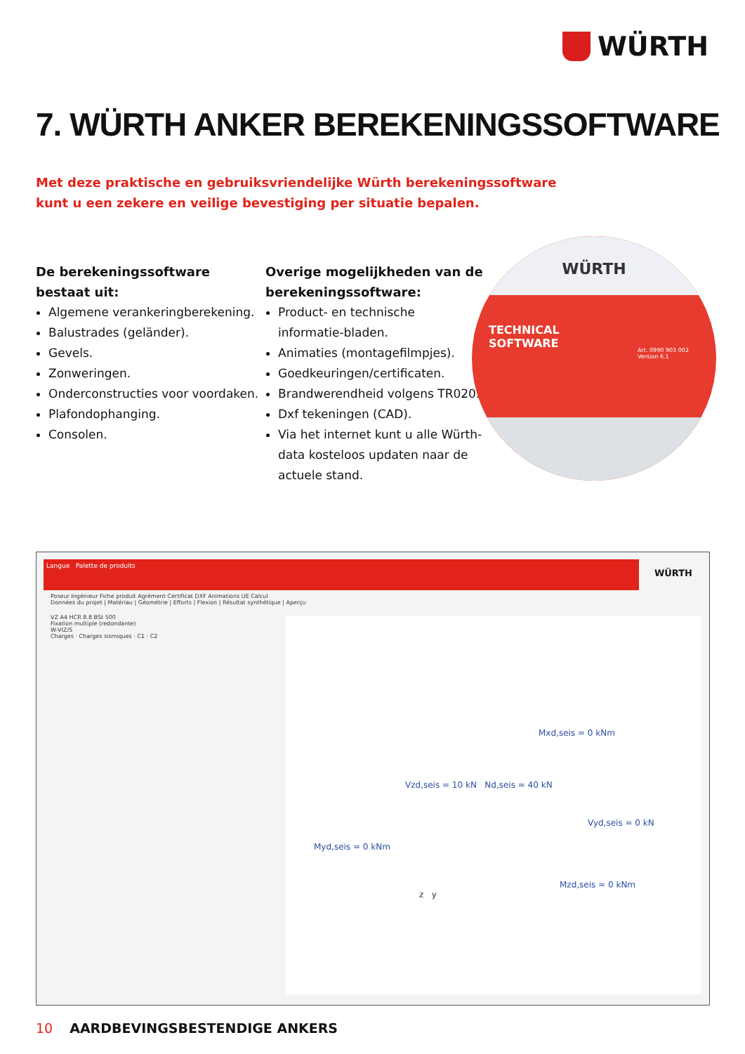WÜRTH
7. WÜRTH ANKER BEREKENINGSSOFTWARE
Met deze praktische en gebruiksvriendelijke Würth berekeningssoftware
kunt u een zekere en veilige bevestiging per situatie bepalen.
De berekeningssoftware
bestaat uit:
Algemene verankeringberekening.
Balustrades (geländer).
Gevels.
Zonweringen.
Onderconstructies voor voordaken.
Plafondophanging.
Consolen.
Overige mogelijkheden van de berekeningssoftware:
Product- en technische informatie-bladen.
Animaties (montagefilmpjes).
Goedkeuringen/certificaten.
Brandwerendheid volgens TR020.
Dxf tekeningen (CAD).
Via het internet kunt u alle Würth-data kosteloos updaten naar de actuele stand.
WÜRTH
TECHNICAL
SOFTWARE
Art. 0990 903 002
Version 6.1
Langue Palette de produits
WÜRTH
Poseur Ingénieur Fiche produit Agrément Certificat DXF Animations UE Calcul
Données du projet | Matériau | Géométrie | Efforts | Flexion | Résultat synthétique | Aperçu
VZ A4 HCR 8.8 BSt 500
Fixation multiple (redondante)
W-VIZ/S
Charges · Charges sismiques · C1 · C2
Mxd,seis = 0 kNm
Vzd,seis = 10 kN Nd,seis = 40 kN
Vyd,seis = 0 kN
Myd,seis = 0 kNm
Mzd,seis = 0 kNm
z y
10 AARDBEVINGSBESTENDIGE ANKERS